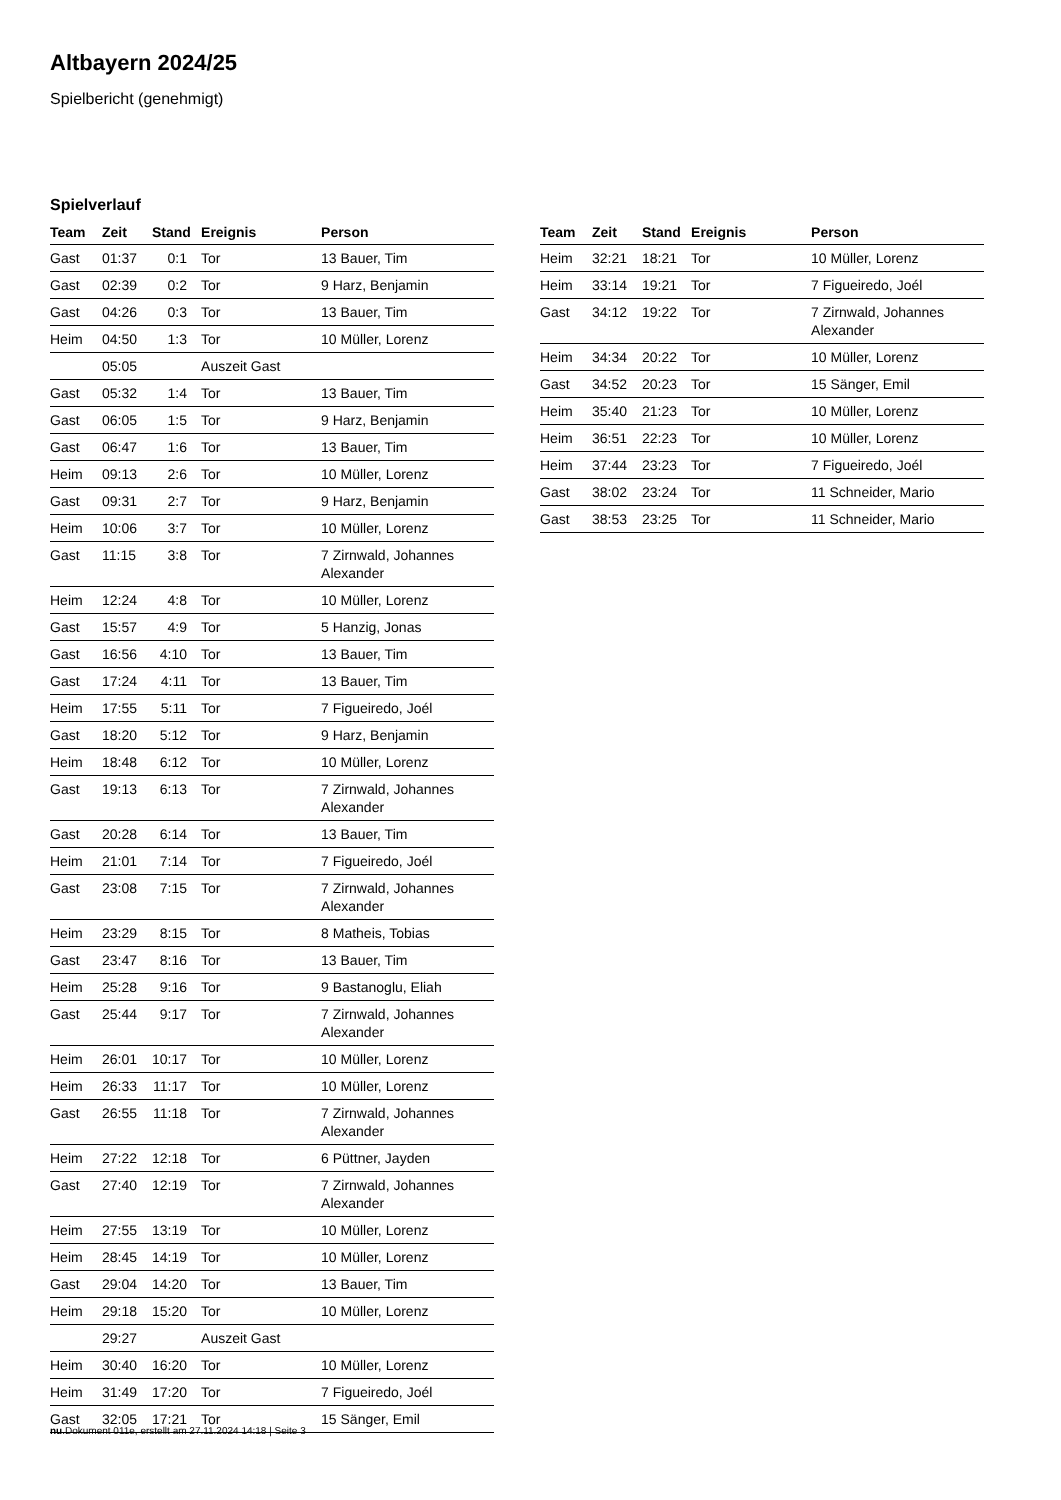Altbayern 2024/25
Spielbericht (genehmigt)
Spielverlauf
| Team | Zeit | Stand | Ereignis | Person |
| --- | --- | --- | --- | --- |
| Gast | 01:37 | 0:1 | Tor | 13 Bauer, Tim |
| Gast | 02:39 | 0:2 | Tor | 9 Harz, Benjamin |
| Gast | 04:26 | 0:3 | Tor | 13 Bauer, Tim |
| Heim | 04:50 | 1:3 | Tor | 10 Müller, Lorenz |
| | 05:05 | | Auszeit Gast | |
| Gast | 05:32 | 1:4 | Tor | 13 Bauer, Tim |
| Gast | 06:05 | 1:5 | Tor | 9 Harz, Benjamin |
| Gast | 06:47 | 1:6 | Tor | 13 Bauer, Tim |
| Heim | 09:13 | 2:6 | Tor | 10 Müller, Lorenz |
| Gast | 09:31 | 2:7 | Tor | 9 Harz, Benjamin |
| Heim | 10:06 | 3:7 | Tor | 10 Müller, Lorenz |
| Gast | 11:15 | 3:8 | Tor | 7 Zirnwald, Johannes Alexander |
| Heim | 12:24 | 4:8 | Tor | 10 Müller, Lorenz |
| Gast | 15:57 | 4:9 | Tor | 5 Hanzig, Jonas |
| Gast | 16:56 | 4:10 | Tor | 13 Bauer, Tim |
| Gast | 17:24 | 4:11 | Tor | 13 Bauer, Tim |
| Heim | 17:55 | 5:11 | Tor | 7 Figueiredo, Joél |
| Gast | 18:20 | 5:12 | Tor | 9 Harz, Benjamin |
| Heim | 18:48 | 6:12 | Tor | 10 Müller, Lorenz |
| Gast | 19:13 | 6:13 | Tor | 7 Zirnwald, Johannes Alexander |
| Gast | 20:28 | 6:14 | Tor | 13 Bauer, Tim |
| Heim | 21:01 | 7:14 | Tor | 7 Figueiredo, Joél |
| Gast | 23:08 | 7:15 | Tor | 7 Zirnwald, Johannes Alexander |
| Heim | 23:29 | 8:15 | Tor | 8 Matheis, Tobias |
| Gast | 23:47 | 8:16 | Tor | 13 Bauer, Tim |
| Heim | 25:28 | 9:16 | Tor | 9 Bastanoglu, Eliah |
| Gast | 25:44 | 9:17 | Tor | 7 Zirnwald, Johannes Alexander |
| Heim | 26:01 | 10:17 | Tor | 10 Müller, Lorenz |
| Heim | 26:33 | 11:17 | Tor | 10 Müller, Lorenz |
| Gast | 26:55 | 11:18 | Tor | 7 Zirnwald, Johannes Alexander |
| Heim | 27:22 | 12:18 | Tor | 6 Püttner, Jayden |
| Gast | 27:40 | 12:19 | Tor | 7 Zirnwald, Johannes Alexander |
| Heim | 27:55 | 13:19 | Tor | 10 Müller, Lorenz |
| Heim | 28:45 | 14:19 | Tor | 10 Müller, Lorenz |
| Gast | 29:04 | 14:20 | Tor | 13 Bauer, Tim |
| Heim | 29:18 | 15:20 | Tor | 10 Müller, Lorenz |
| | 29:27 | | Auszeit Gast | |
| Heim | 30:40 | 16:20 | Tor | 10 Müller, Lorenz |
| Heim | 31:49 | 17:20 | Tor | 7 Figueiredo, Joél |
| Gast | 32:05 | 17:21 | Tor | 15 Sänger, Emil |
| Team | Zeit | Stand | Ereignis | Person |
| --- | --- | --- | --- | --- |
| Heim | 32:21 | 18:21 | Tor | 10 Müller, Lorenz |
| Heim | 33:14 | 19:21 | Tor | 7 Figueiredo, Joél |
| Gast | 34:12 | 19:22 | Tor | 7 Zirnwald, Johannes Alexander |
| Heim | 34:34 | 20:22 | Tor | 10 Müller, Lorenz |
| Gast | 34:52 | 20:23 | Tor | 15 Sänger, Emil |
| Heim | 35:40 | 21:23 | Tor | 10 Müller, Lorenz |
| Heim | 36:51 | 22:23 | Tor | 10 Müller, Lorenz |
| Heim | 37:44 | 23:23 | Tor | 7 Figueiredo, Joél |
| Gast | 38:02 | 23:24 | Tor | 11 Schneider, Mario |
| Gast | 38:53 | 23:25 | Tor | 11 Schneider, Mario |
nu.Dokument 011e, erstellt am 27.11.2024 14:18 | Seite 3